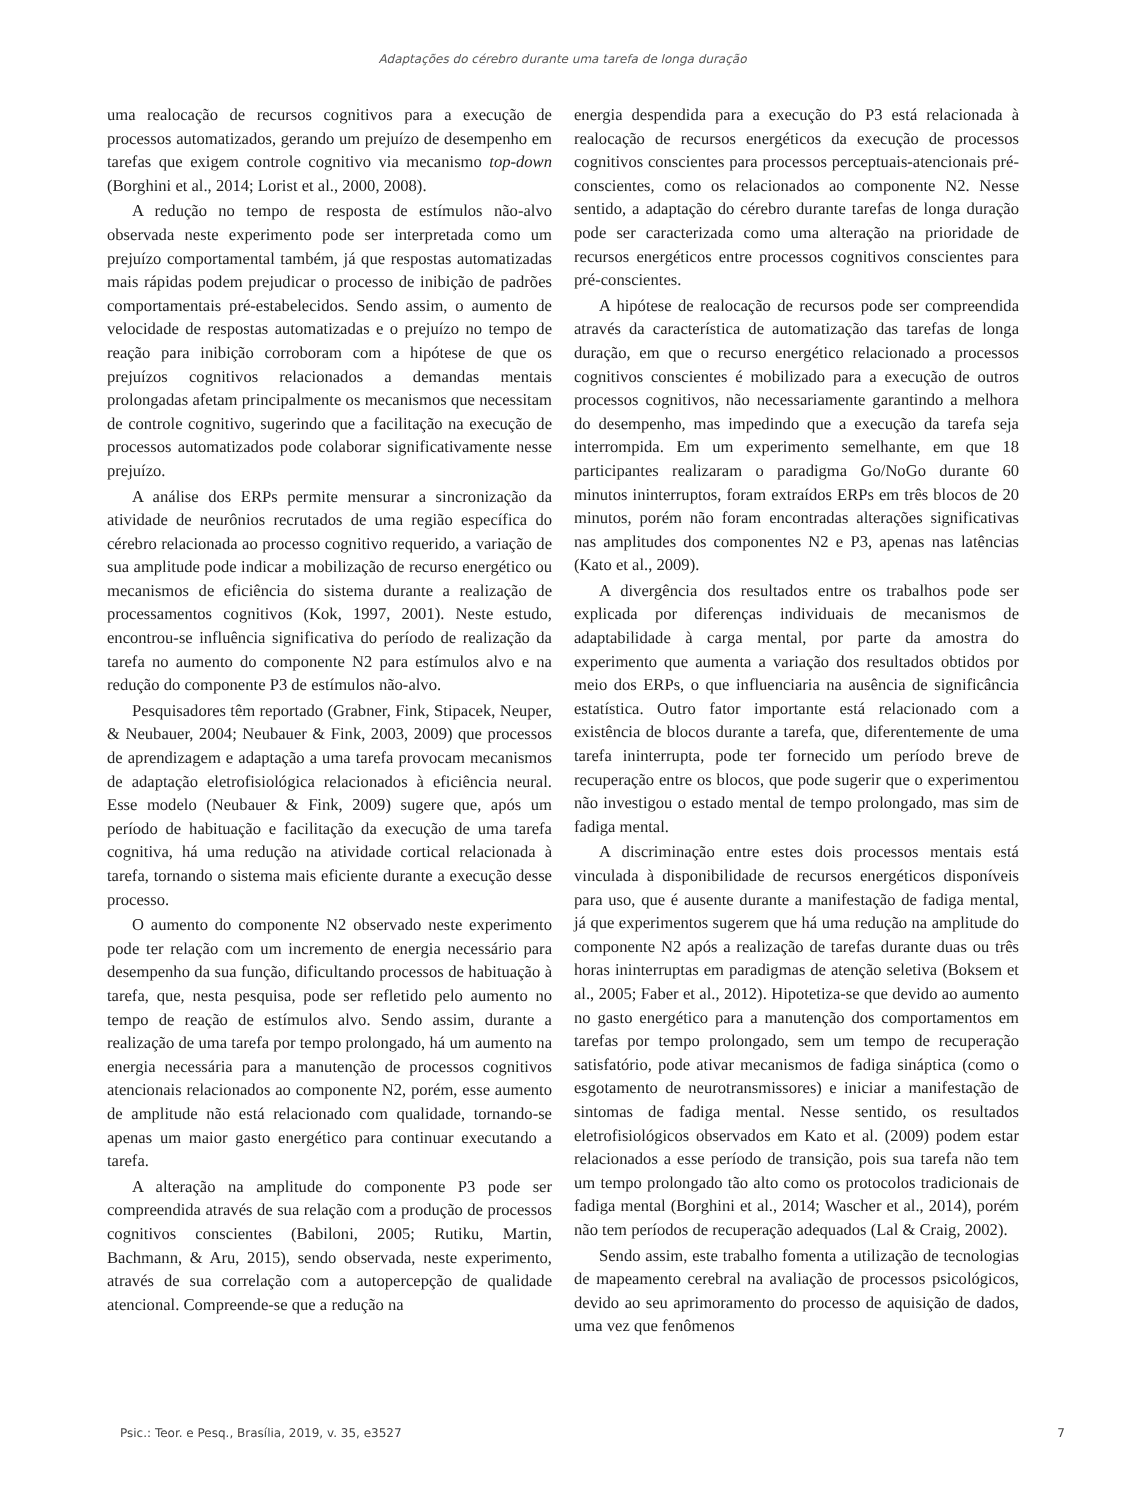Adaptações do cérebro durante uma tarefa de longa duração
uma realocação de recursos cognitivos para a execução de processos automatizados, gerando um prejuízo de desempenho em tarefas que exigem controle cognitivo via mecanismo top-down (Borghini et al., 2014; Lorist et al., 2000, 2008).
A redução no tempo de resposta de estímulos não-alvo observada neste experimento pode ser interpretada como um prejuízo comportamental também, já que respostas automatizadas mais rápidas podem prejudicar o processo de inibição de padrões comportamentais pré-estabelecidos. Sendo assim, o aumento de velocidade de respostas automatizadas e o prejuízo no tempo de reação para inibição corroboram com a hipótese de que os prejuízos cognitivos relacionados a demandas mentais prolongadas afetam principalmente os mecanismos que necessitam de controle cognitivo, sugerindo que a facilitação na execução de processos automatizados pode colaborar significativamente nesse prejuízo.
A análise dos ERPs permite mensurar a sincronização da atividade de neurônios recrutados de uma região específica do cérebro relacionada ao processo cognitivo requerido, a variação de sua amplitude pode indicar a mobilização de recurso energético ou mecanismos de eficiência do sistema durante a realização de processamentos cognitivos (Kok, 1997, 2001). Neste estudo, encontrou-se influência significativa do período de realização da tarefa no aumento do componente N2 para estímulos alvo e na redução do componente P3 de estímulos não-alvo.
Pesquisadores têm reportado (Grabner, Fink, Stipacek, Neuper, & Neubauer, 2004; Neubauer & Fink, 2003, 2009) que processos de aprendizagem e adaptação a uma tarefa provocam mecanismos de adaptação eletrofisiológica relacionados à eficiência neural. Esse modelo (Neubauer & Fink, 2009) sugere que, após um período de habituação e facilitação da execução de uma tarefa cognitiva, há uma redução na atividade cortical relacionada à tarefa, tornando o sistema mais eficiente durante a execução desse processo.
O aumento do componente N2 observado neste experimento pode ter relação com um incremento de energia necessário para desempenho da sua função, dificultando processos de habituação à tarefa, que, nesta pesquisa, pode ser refletido pelo aumento no tempo de reação de estímulos alvo. Sendo assim, durante a realização de uma tarefa por tempo prolongado, há um aumento na energia necessária para a manutenção de processos cognitivos atencionais relacionados ao componente N2, porém, esse aumento de amplitude não está relacionado com qualidade, tornando-se apenas um maior gasto energético para continuar executando a tarefa.
A alteração na amplitude do componente P3 pode ser compreendida através de sua relação com a produção de processos cognitivos conscientes (Babiloni, 2005; Rutiku, Martin, Bachmann, & Aru, 2015), sendo observada, neste experimento, através de sua correlação com a autopercepção de qualidade atencional. Compreende-se que a redução na
energia despendida para a execução do P3 está relacionada à realocação de recursos energéticos da execução de processos cognitivos conscientes para processos perceptuais-atencionais pré-conscientes, como os relacionados ao componente N2. Nesse sentido, a adaptação do cérebro durante tarefas de longa duração pode ser caracterizada como uma alteração na prioridade de recursos energéticos entre processos cognitivos conscientes para pré-conscientes.
A hipótese de realocação de recursos pode ser compreendida através da característica de automatização das tarefas de longa duração, em que o recurso energético relacionado a processos cognitivos conscientes é mobilizado para a execução de outros processos cognitivos, não necessariamente garantindo a melhora do desempenho, mas impedindo que a execução da tarefa seja interrompida. Em um experimento semelhante, em que 18 participantes realizaram o paradigma Go/NoGo durante 60 minutos ininterruptos, foram extraídos ERPs em três blocos de 20 minutos, porém não foram encontradas alterações significativas nas amplitudes dos componentes N2 e P3, apenas nas latências (Kato et al., 2009).
A divergência dos resultados entre os trabalhos pode ser explicada por diferenças individuais de mecanismos de adaptabilidade à carga mental, por parte da amostra do experimento que aumenta a variação dos resultados obtidos por meio dos ERPs, o que influenciaria na ausência de significância estatística. Outro fator importante está relacionado com a existência de blocos durante a tarefa, que, diferentemente de uma tarefa ininterrupta, pode ter fornecido um período breve de recuperação entre os blocos, que pode sugerir que o experimentou não investigou o estado mental de tempo prolongado, mas sim de fadiga mental.
A discriminação entre estes dois processos mentais está vinculada à disponibilidade de recursos energéticos disponíveis para uso, que é ausente durante a manifestação de fadiga mental, já que experimentos sugerem que há uma redução na amplitude do componente N2 após a realização de tarefas durante duas ou três horas ininterruptas em paradigmas de atenção seletiva (Boksem et al., 2005; Faber et al., 2012). Hipotetiza-se que devido ao aumento no gasto energético para a manutenção dos comportamentos em tarefas por tempo prolongado, sem um tempo de recuperação satisfatório, pode ativar mecanismos de fadiga sináptica (como o esgotamento de neurotransmissores) e iniciar a manifestação de sintomas de fadiga mental. Nesse sentido, os resultados eletrofisiológicos observados em Kato et al. (2009) podem estar relacionados a esse período de transição, pois sua tarefa não tem um tempo prolongado tão alto como os protocolos tradicionais de fadiga mental (Borghini et al., 2014; Wascher et al., 2014), porém não tem períodos de recuperação adequados (Lal & Craig, 2002).
Sendo assim, este trabalho fomenta a utilização de tecnologias de mapeamento cerebral na avaliação de processos psicológicos, devido ao seu aprimoramento do processo de aquisição de dados, uma vez que fenômenos
Psic.: Teor. e Pesq., Brasília, 2019, v. 35, e3527 7